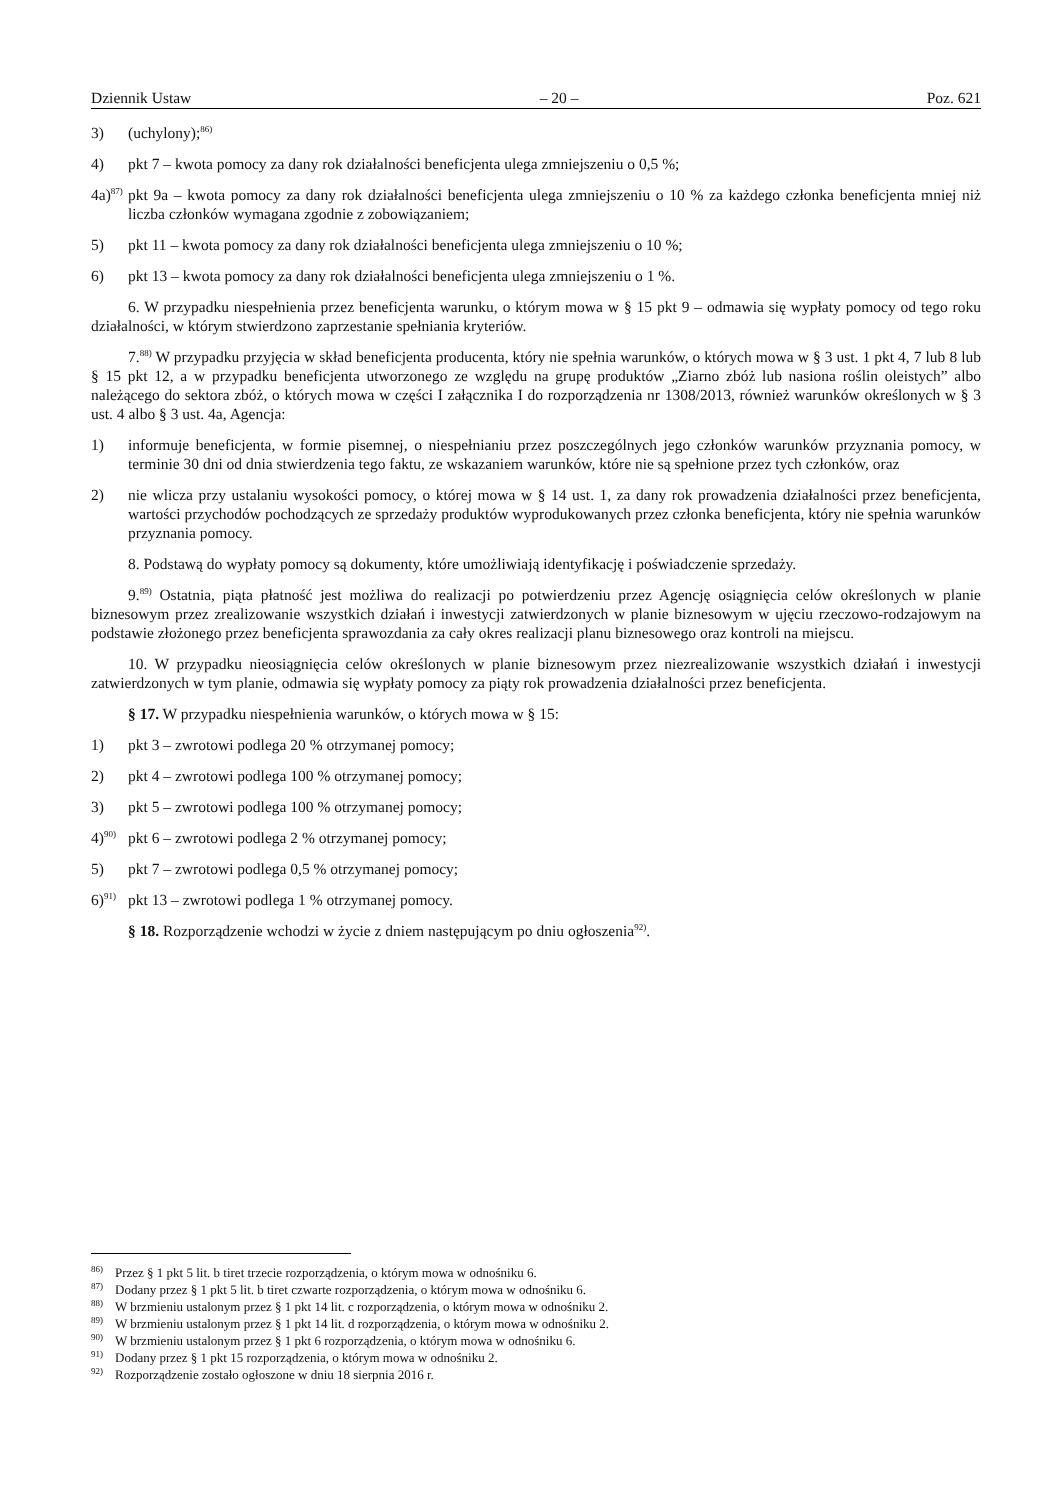Dziennik Ustaw – 20 – Poz. 621
3) (uchylony);<sup>86)</sup>
4) pkt 7 – kwota pomocy za dany rok działalności beneficjenta ulega zmniejszeniu o 0,5 %;
4a)<sup>87)</sup> pkt 9a – kwota pomocy za dany rok działalności beneficjenta ulega zmniejszeniu o 10 % za każdego członka beneficjenta mniej niż liczba członków wymagana zgodnie z zobowiązaniem;
5) pkt 11 – kwota pomocy za dany rok działalności beneficjenta ulega zmniejszeniu o 10 %;
6) pkt 13 – kwota pomocy za dany rok działalności beneficjenta ulega zmniejszeniu o 1 %.
6. W przypadku niespełnienia przez beneficjenta warunku, o którym mowa w § 15 pkt 9 – odmawia się wypłaty pomocy od tego roku działalności, w którym stwierdzono zaprzestanie spełniania kryteriów.
7.<sup>88)</sup> W przypadku przyjęcia w skład beneficjenta producenta, który nie spełnia warunków, o których mowa w § 3 ust. 1 pkt 4, 7 lub 8 lub § 15 pkt 12, a w przypadku beneficjenta utworzonego ze względu na grupę produktów „Ziarno zbóż lub nasiona roślin oleistych” albo należącego do sektora zbóż, o których mowa w części I załącznika I do rozporządzenia nr 1308/2013, również warunków określonych w § 3 ust. 4 albo § 3 ust. 4a, Agencja:
1) informuje beneficjenta, w formie pisemnej, o niespełnianiu przez poszczególnych jego członków warunków przyznania pomocy, w terminie 30 dni od dnia stwierdzenia tego faktu, ze wskazaniem warunków, które nie są spełnione przez tych członków, oraz
2) nie wlicza przy ustalaniu wysokości pomocy, o której mowa w § 14 ust. 1, za dany rok prowadzenia działalności przez beneficjenta, wartości przychodów pochodzących ze sprzedaży produktów wyprodukowanych przez członka beneficjenta, który nie spełnia warunków przyznania pomocy.
8. Podstawą do wypłaty pomocy są dokumenty, które umożliwiają identyfikację i poświadczenie sprzedaży.
9.<sup>89)</sup> Ostatnia, piąta płatność jest możliwa do realizacji po potwierdzeniu przez Agencję osiągnięcia celów określonych w planie biznesowym przez zrealizowanie wszystkich działań i inwestycji zatwierdzonych w planie biznesowym w ujęciu rzeczowo-rodzajowym na podstawie złożonego przez beneficjenta sprawozdania za cały okres realizacji planu biznesowego oraz kontroli na miejscu.
10. W przypadku nieosiągnięcia celów określonych w planie biznesowym przez niezrealizowanie wszystkich działań i inwestycji zatwierdzonych w tym planie, odmawia się wypłaty pomocy za piąty rok prowadzenia działalności przez beneficjenta.
§ 17. W przypadku niespełnienia warunków, o których mowa w § 15:
1) pkt 3 – zwrotowi podlega 20 % otrzymanej pomocy;
2) pkt 4 – zwrotowi podlega 100 % otrzymanej pomocy;
3) pkt 5 – zwrotowi podlega 100 % otrzymanej pomocy;
4)<sup>90)</sup> pkt 6 – zwrotowi podlega 2 % otrzymanej pomocy;
5) pkt 7 – zwrotowi podlega 0,5 % otrzymanej pomocy;
6)<sup>91)</sup> pkt 13 – zwrotowi podlega 1 % otrzymanej pomocy.
§ 18. Rozporządzenie wchodzi w życie z dniem następującym po dniu ogłoszenia<sup>92)</sup>.
<sup>86)</sup> Przez § 1 pkt 5 lit. b tiret trzecie rozporządzenia, o którym mowa w odnośniku 6.
<sup>87)</sup> Dodany przez § 1 pkt 5 lit. b tiret czwarte rozporządzenia, o którym mowa w odnośniku 6.
<sup>88)</sup> W brzmieniu ustalonym przez § 1 pkt 14 lit. c rozporządzenia, o którym mowa w odnośniku 2.
<sup>89)</sup> W brzmieniu ustalonym przez § 1 pkt 14 lit. d rozporządzenia, o którym mowa w odnośniku 2.
<sup>90)</sup> W brzmieniu ustalonym przez § 1 pkt 6 rozporządzenia, o którym mowa w odnośniku 6.
<sup>91)</sup> Dodany przez § 1 pkt 15 rozporządzenia, o którym mowa w odnośniku 2.
<sup>92)</sup> Rozporządzenie zostało ogłoszone w dniu 18 sierpnia 2016 r.